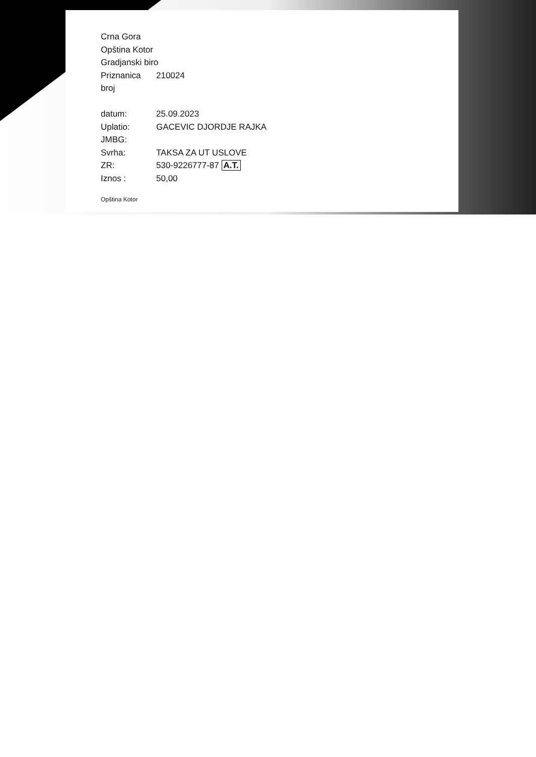Crna Gora
Opština Kotor
Gradjanski biro
Priznanica broj 210024
datum: 25.09.2023
Uplatio: GACEVIC DJORDJE RAJKA
JMBG:
Svrha: TAKSA ZA UT USLOVE
ZR: 530-9226777-87 A.T.
Iznos : 50,00
Opština Kotor